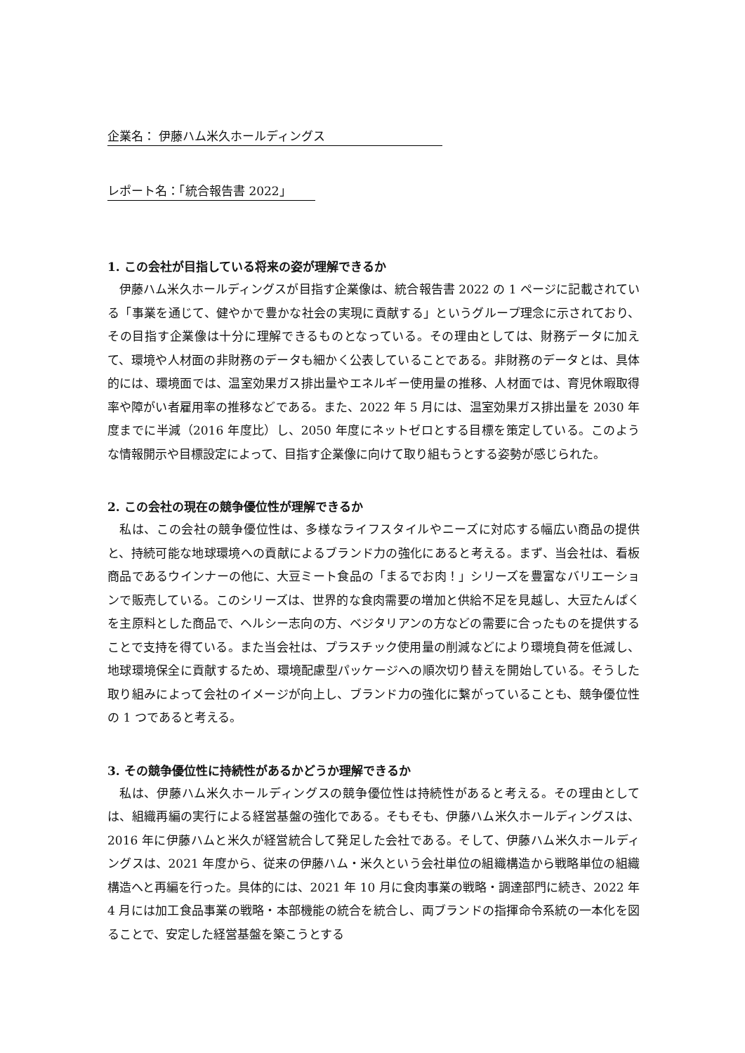企業名： 伊藤ハム米久ホールディングス
レポート名：「統合報告書 2022」
1. この会社が目指している将来の姿が理解できるか
伊藤ハム米久ホールディングスが目指す企業像は、統合報告書 2022 の 1 ページに記載されている「事業を通じて、健やかで豊かな社会の実現に貢献する」というグループ理念に示されており、その目指す企業像は十分に理解できるものとなっている。その理由としては、財務データに加えて、環境や人材面の非財務のデータも細かく公表していることである。非財務のデータとは、具体的には、環境面では、温室効果ガス排出量やエネルギー使用量の推移、人材面では、育児休暇取得率や障がい者雇用率の推移などである。また、2022 年 5 月には、温室効果ガス排出量を 2030 年度までに半減（2016 年度比）し、2050 年度にネットゼロとする目標を策定している。このような情報開示や目標設定によって、目指す企業像に向けて取り組もうとする姿勢が感じられた。
2. この会社の現在の競争優位性が理解できるか
私は、この会社の競争優位性は、多様なライフスタイルやニーズに対応する幅広い商品の提供と、持続可能な地球環境への貢献によるブランド力の強化にあると考える。まず、当会社は、看板商品であるウインナーの他に、大豆ミート食品の「まるでお肉！」シリーズを豊富なバリエーションで販売している。このシリーズは、世界的な食肉需要の増加と供給不足を見越し、大豆たんぱくを主原料とした商品で、ヘルシー志向の方、ベジタリアンの方などの需要に合ったものを提供することで支持を得ている。また当会社は、プラスチック使用量の削減などにより環境負荷を低減し、地球環境保全に貢献するため、環境配慮型パッケージへの順次切り替えを開始している。そうした取り組みによって会社のイメージが向上し、ブランド力の強化に繋がっていることも、競争優位性の 1 つであると考える。
3. その競争優位性に持続性があるかどうか理解できるか
私は、伊藤ハム米久ホールディングスの競争優位性は持続性があると考える。その理由としては、組織再編の実行による経営基盤の強化である。そもそも、伊藤ハム米久ホールディングスは、2016 年に伊藤ハムと米久が経営統合して発足した会社である。そして、伊藤ハム米久ホールディングスは、2021 年度から、従来の伊藤ハム・米久という会社単位の組織構造から戦略単位の組織構造へと再編を行った。具体的には、2021 年 10 月に食肉事業の戦略・調達部門に続き、2022 年 4 月には加工食品事業の戦略・本部機能の統合を統合し、両ブランドの指揮命令系統の一本化を図ることで、安定した経営基盤を築こうとする